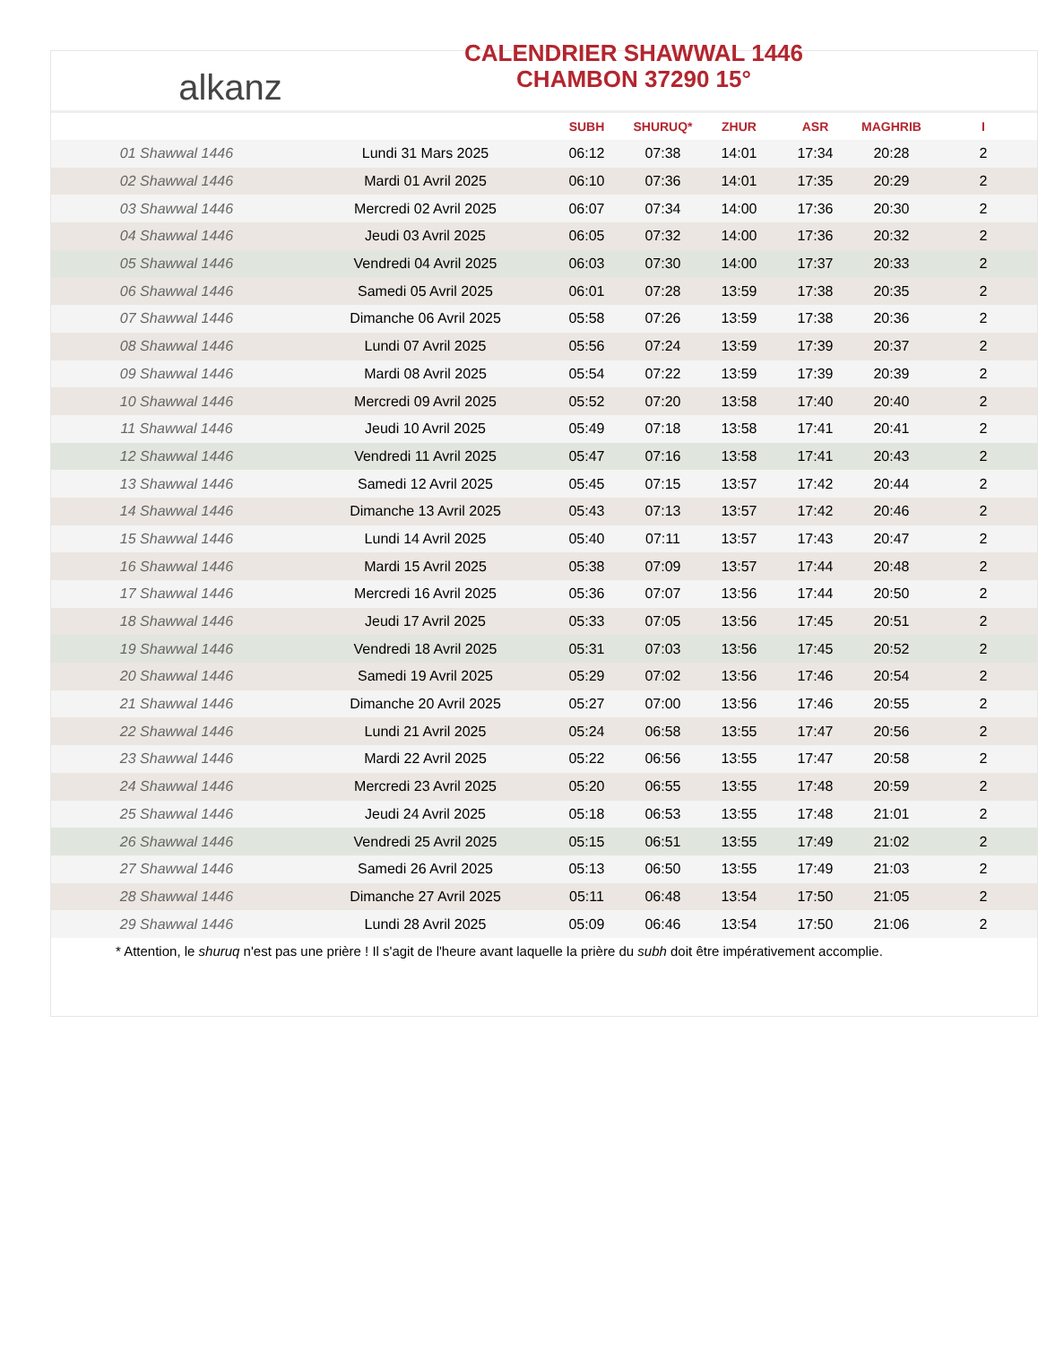alkanz
CALENDRIER SHAWWAL 1446
CHAMBON 37290 15°
| | | SUBH | SHURUQ* | ZHUR | ASR | MAGHRIB | I |
| --- | --- | --- | --- | --- | --- | --- | --- |
| 01 Shawwal 1446 | Lundi 31 Mars 2025 | 06:12 | 07:38 | 14:01 | 17:34 | 20:28 | 2 |
| 02 Shawwal 1446 | Mardi 01 Avril 2025 | 06:10 | 07:36 | 14:01 | 17:35 | 20:29 | 2 |
| 03 Shawwal 1446 | Mercredi 02 Avril 2025 | 06:07 | 07:34 | 14:00 | 17:36 | 20:30 | 2 |
| 04 Shawwal 1446 | Jeudi 03 Avril 2025 | 06:05 | 07:32 | 14:00 | 17:36 | 20:32 | 2 |
| 05 Shawwal 1446 | Vendredi 04 Avril 2025 | 06:03 | 07:30 | 14:00 | 17:37 | 20:33 | 2 |
| 06 Shawwal 1446 | Samedi 05 Avril 2025 | 06:01 | 07:28 | 13:59 | 17:38 | 20:35 | 2 |
| 07 Shawwal 1446 | Dimanche 06 Avril 2025 | 05:58 | 07:26 | 13:59 | 17:38 | 20:36 | 2 |
| 08 Shawwal 1446 | Lundi 07 Avril 2025 | 05:56 | 07:24 | 13:59 | 17:39 | 20:37 | 2 |
| 09 Shawwal 1446 | Mardi 08 Avril 2025 | 05:54 | 07:22 | 13:59 | 17:39 | 20:39 | 2 |
| 10 Shawwal 1446 | Mercredi 09 Avril 2025 | 05:52 | 07:20 | 13:58 | 17:40 | 20:40 | 2 |
| 11 Shawwal 1446 | Jeudi 10 Avril 2025 | 05:49 | 07:18 | 13:58 | 17:41 | 20:41 | 2 |
| 12 Shawwal 1446 | Vendredi 11 Avril 2025 | 05:47 | 07:16 | 13:58 | 17:41 | 20:43 | 2 |
| 13 Shawwal 1446 | Samedi 12 Avril 2025 | 05:45 | 07:15 | 13:57 | 17:42 | 20:44 | 2 |
| 14 Shawwal 1446 | Dimanche 13 Avril 2025 | 05:43 | 07:13 | 13:57 | 17:42 | 20:46 | 2 |
| 15 Shawwal 1446 | Lundi 14 Avril 2025 | 05:40 | 07:11 | 13:57 | 17:43 | 20:47 | 2 |
| 16 Shawwal 1446 | Mardi 15 Avril 2025 | 05:38 | 07:09 | 13:57 | 17:44 | 20:48 | 2 |
| 17 Shawwal 1446 | Mercredi 16 Avril 2025 | 05:36 | 07:07 | 13:56 | 17:44 | 20:50 | 2 |
| 18 Shawwal 1446 | Jeudi 17 Avril 2025 | 05:33 | 07:05 | 13:56 | 17:45 | 20:51 | 2 |
| 19 Shawwal 1446 | Vendredi 18 Avril 2025 | 05:31 | 07:03 | 13:56 | 17:45 | 20:52 | 2 |
| 20 Shawwal 1446 | Samedi 19 Avril 2025 | 05:29 | 07:02 | 13:56 | 17:46 | 20:54 | 2 |
| 21 Shawwal 1446 | Dimanche 20 Avril 2025 | 05:27 | 07:00 | 13:56 | 17:46 | 20:55 | 2 |
| 22 Shawwal 1446 | Lundi 21 Avril 2025 | 05:24 | 06:58 | 13:55 | 17:47 | 20:56 | 2 |
| 23 Shawwal 1446 | Mardi 22 Avril 2025 | 05:22 | 06:56 | 13:55 | 17:47 | 20:58 | 2 |
| 24 Shawwal 1446 | Mercredi 23 Avril 2025 | 05:20 | 06:55 | 13:55 | 17:48 | 20:59 | 2 |
| 25 Shawwal 1446 | Jeudi 24 Avril 2025 | 05:18 | 06:53 | 13:55 | 17:48 | 21:01 | 2 |
| 26 Shawwal 1446 | Vendredi 25 Avril 2025 | 05:15 | 06:51 | 13:55 | 17:49 | 21:02 | 2 |
| 27 Shawwal 1446 | Samedi 26 Avril 2025 | 05:13 | 06:50 | 13:55 | 17:49 | 21:03 | 2 |
| 28 Shawwal 1446 | Dimanche 27 Avril 2025 | 05:11 | 06:48 | 13:54 | 17:50 | 21:05 | 2 |
| 29 Shawwal 1446 | Lundi 28 Avril 2025 | 05:09 | 06:46 | 13:54 | 17:50 | 21:06 | 2 |
* Attention, le shuruq n'est pas une prière ! Il s'agit de l'heure avant laquelle la prière du subh doit être impérativement accomplie.